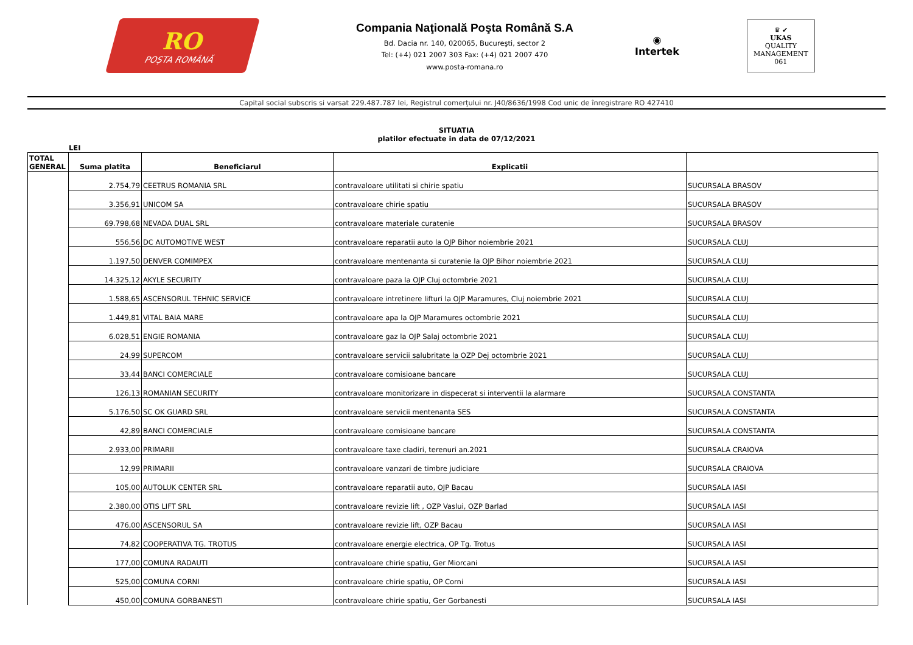RO
POȘTA ROMÂNĂ
Compania Naţională Poşta Română S.A
Bd. Dacia nr. 140, 020065, Bucureşti, sector 2
Tel: (+4) 021 2007 303 Fax: (+4) 021 2007 470
www.posta-romana.ro
◉
Intertek
♛ ✔
UKAS
QUALITY MANAGEMENT
061
Capital social subscris si varsat 229.487.787 lei, Registrul comerţului nr. J40/8636/1998 Cod unic de înregistrare RO 427410
SITUATIA
platilor efectuate in data de 07/12/2021
LEI
| TOTAL GENERAL | Suma platita | Beneficiarul | Explicatii | |
| --- | --- | --- | --- | --- |
| | 2.754,79 | CEETRUS ROMANIA SRL | contravaloare utilitati si chirie spatiu | SUCURSALA BRASOV |
| | 3.356,91 | UNICOM SA | contravaloare chirie spatiu | SUCURSALA BRASOV |
| | 69.798,68 | NEVADA DUAL SRL | contravaloare materiale curatenie | SUCURSALA BRASOV |
| | 556,56 | DC AUTOMOTIVE WEST | contravaloare reparatii auto la OJP Bihor noiembrie 2021 | SUCURSALA CLUJ |
| | 1.197,50 | DENVER COMIMPEX | contravaloare mentenanta si curatenie la OJP Bihor noiembrie 2021 | SUCURSALA CLUJ |
| | 14.325,12 | AKYLE SECURITY | contravaloare paza la OJP Cluj octombrie 2021 | SUCURSALA CLUJ |
| | 1.588,65 | ASCENSORUL TEHNIC SERVICE | contravaloare intretinere lifturi la OJP Maramures, Cluj noiembrie 2021 | SUCURSALA CLUJ |
| | 1.449,81 | VITAL BAIA MARE | contravaloare apa la OJP Maramures octombrie 2021 | SUCURSALA CLUJ |
| | 6.028,51 | ENGIE ROMANIA | contravaloare gaz la OJP Salaj octombrie 2021 | SUCURSALA CLUJ |
| | 24,99 | SUPERCOM | contravaloare servicii salubritate la OZP Dej octombrie 2021 | SUCURSALA CLUJ |
| | 33,44 | BANCI COMERCIALE | contravaloare comisioane bancare | SUCURSALA CLUJ |
| | 126,13 | ROMANIAN SECURITY | contravaloare monitorizare in dispecerat si interventii la alarmare | SUCURSALA CONSTANTA |
| | 5.176,50 | SC OK GUARD SRL | contravaloare servicii mentenanta SES | SUCURSALA CONSTANTA |
| | 42,89 | BANCI COMERCIALE | contravaloare comisioane bancare | SUCURSALA CONSTANTA |
| | 2.933,00 | PRIMARII | contravaloare taxe cladiri, terenuri an.2021 | SUCURSALA CRAIOVA |
| | 12,99 | PRIMARII | contravaloare vanzari de timbre judiciare | SUCURSALA CRAIOVA |
| | 105,00 | AUTOLUK CENTER SRL | contravaloare reparatii auto, OJP Bacau | SUCURSALA IASI |
| | 2.380,00 | OTIS LIFT SRL | contravaloare revizie lift , OZP Vaslui, OZP Barlad | SUCURSALA IASI |
| | 476,00 | ASCENSORUL SA | contravaloare revizie lift, OZP Bacau | SUCURSALA IASI |
| | 74,82 | COOPERATIVA TG. TROTUS | contravaloare energie electrica, OP Tg. Trotus | SUCURSALA IASI |
| | 177,00 | COMUNA RADAUTI | contravaloare chirie spatiu, Ger Miorcani | SUCURSALA IASI |
| | 525,00 | COMUNA CORNI | contravaloare chirie spatiu, OP Corni | SUCURSALA IASI |
| | 450,00 | COMUNA GORBANESTI | contravaloare chirie spatiu, Ger Gorbanesti | SUCURSALA IASI |